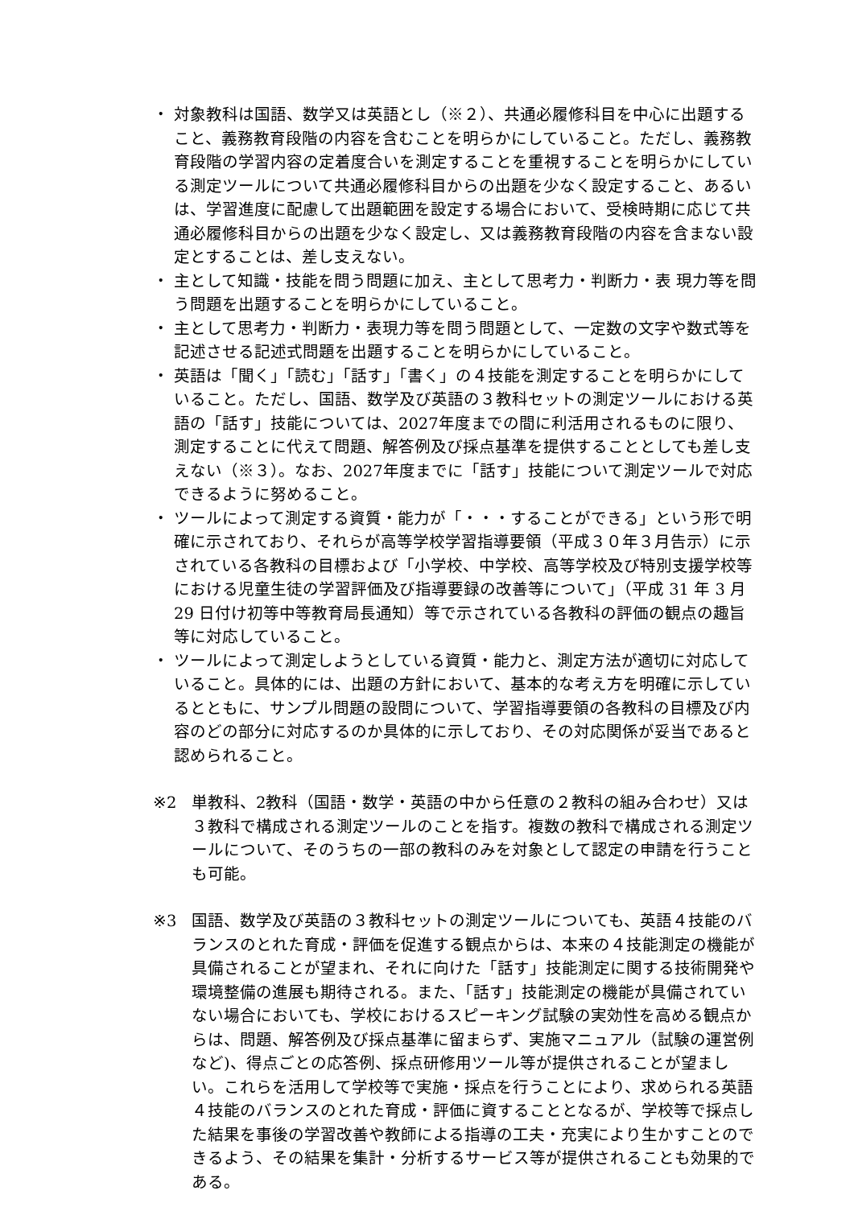・ 対象教科は国語、数学又は英語とし（※２）、共通必履修科目を中心に出題すること、義務教育段階の内容を含むことを明らかにしていること。ただし、義務教育段階の学習内容の定着度合いを測定することを重視することを明らかにしている測定ツールについて共通必履修科目からの出題を少なく設定すること、あるいは、学習進度に配慮して出題範囲を設定する場合において、受検時期に応じて共通必履修科目からの出題を少なく設定し、又は義務教育段階の内容を含まない設定とすることは、差し支えない。
・ 主として知識・技能を問う問題に加え、主として思考力・判断力・表 現力等を問う問題を出題することを明らかにしていること。
・ 主として思考力・判断力・表現力等を問う問題として、一定数の文字や数式等を記述させる記述式問題を出題することを明らかにしていること。
・ 英語は「聞く」「読む」「話す」「書く」の４技能を測定することを明らかにしていること。ただし、国語、数学及び英語の３教科セットの測定ツールにおける英語の「話す」技能については、2027年度までの間に利活用されるものに限り、測定することに代えて問題、解答例及び採点基準を提供することとしても差し支えない（※３）。なお、2027年度までに「話す」技能について測定ツールで対応できるように努めること。
・ ツールによって測定する資質・能力が「・・・することができる」という形で明確に示されており、それらが高等学校学習指導要領（平成３０年３月告示）に示されている各教科の目標および「小学校、中学校、高等学校及び特別支援学校等における児童生徒の学習評価及び指導要録の改善等について」（平成 31 年 3 月 29 日付け初等中等教育局長通知）等で示されている各教科の評価の観点の趣旨等に対応していること。
・ ツールによって測定しようとしている資質・能力と、測定方法が適切に対応していること。具体的には、出題の方針において、基本的な考え方を明確に示しているとともに、サンプル問題の設問について、学習指導要領の各教科の目標及び内容のどの部分に対応するのか具体的に示しており、その対応関係が妥当であると認められること。
※2 単教科、2教科（国語・数学・英語の中から任意の２教科の組み合わせ）又は３教科で構成される測定ツールのことを指す。複数の教科で構成される測定ツールについて、そのうちの一部の教科のみを対象として認定の申請を行うことも可能。
※3 国語、数学及び英語の３教科セットの測定ツールについても、英語４技能のバランスのとれた育成・評価を促進する観点からは、本来の４技能測定の機能が具備されることが望まれ、それに向けた「話す」技能測定に関する技術開発や環境整備の進展も期待される。また、「話す」技能測定の機能が具備されていない場合においても、学校におけるスピーキング試験の実効性を高める観点からは、問題、解答例及び採点基準に留まらず、実施マニュアル（試験の運営例など)、得点ごとの応答例、採点研修用ツール等が提供されることが望ましい。これらを活用して学校等で実施・採点を行うことにより、求められる英語４技能のバランスのとれた育成・評価に資することとなるが、学校等で採点した結果を事後の学習改善や教師による指導の工夫・充実により生かすことのできるよう、その結果を集計・分析するサービス等が提供されることも効果的である。